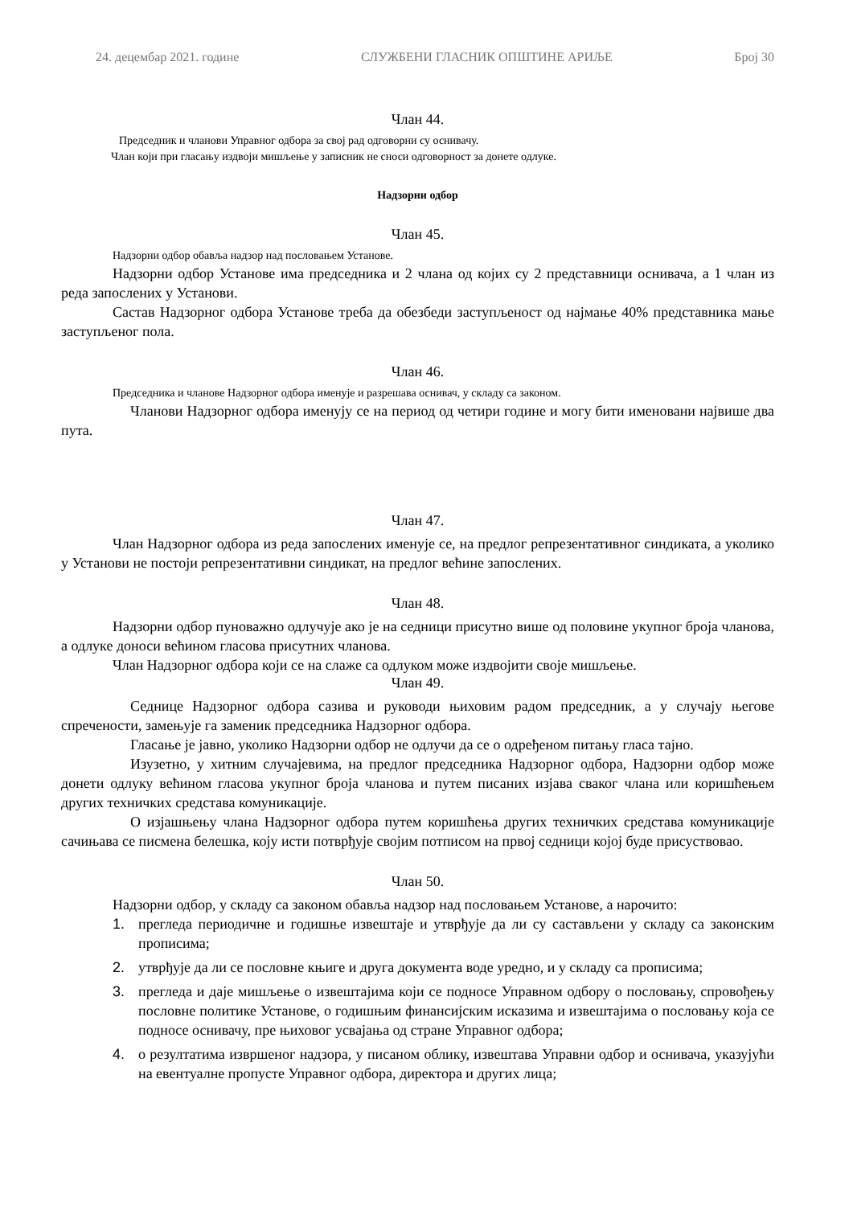24. децембар 2021. године СЛУЖБЕНИ ГЛАСНИК ОПШТИНЕ АРИЉЕ Број 30
Члан 44.
Председник и чланови Управног одбора за свој рад одговорни су оснивачу.
Члан који при гласању издвоји мишљење у записник не сноси одговорност за донете одлуке.
Надзорни одбор
Члан 45.
Надзорни одбор обавља надзор над пословањем Установе.
Надзорни одбор Установе има председника и 2 члана од којих су 2 представници оснивача, а 1 члан из реда запослених у Установи.
Састав Надзорног одбора Установе треба да обезбеди заступљеност од најмање 40% представника мање заступљеног пола.
Члан 46.
Председника и чланове Надзорног одбора именује и разрешава оснивач, у складу са законом.
Чланови Надзорног одбора именују се на период од четири године и могу бити именовани највише два пута.
Члан 47.
Члан Надзорног одбора из реда запослених именује се, на предлог репрезентативног синдиката, а уколико у Установи не постоји репрезентативни синдикат, на предлог већине запослених.
Члан 48.
Надзорни одбор пуноважно одлучује ако је на седници присутно више од половине укупног броја чланова, а одлуке доноси већином гласова присутних чланова.
Члан Надзорног одбора који се на слаже са одлуком може издвојити своје мишљење.
Члан 49.
Седнице Надзорног одбора сазива и руководи њиховим радом председник, а у случају његове спречености, замењује га заменик председника Надзорног одбора.
Гласање је јавно, уколико Надзорни одбор не одлучи да се о одређеном питању гласа тајно.
Изузетно, у хитним случајевима, на предлог председника Надзорног одбора, Надзорни одбор може донети одлуку већином гласова укупног броја чланова и путем писаних изјава сваког члана или коришћењем других техничких средстава комуникације.
О изјашњењу члана Надзорног одбора путем коришћења других техничких средстава комуникације сачињава се писмена белешка, коју исти потврђује својим потписом на првој седници којој буде присуствовао.
Члан 50.
Надзорни одбор, у складу са законом обавља надзор над пословањем Установе, а нарочито:
1. прегледа периодичне и годишње извештаје и утврђује да ли су састављени у складу са законским прописима;
2. утврђује да ли се пословне књиге и друга документа воде уредно, и у складу са прописима;
3. прегледа и даје мишљење о извештајима који се подносе Управном одбору о пословању, спровођењу пословне политике Установе, о годишњим финансијским исказима и извештајима о пословању која се подносе оснивачу, пре њиховог усвајања од стране Управног одбора;
4. о резултатима извршеног надзора, у писаном облику, извештава Управни одбор и оснивача, указујући на евентуалне пропусте Управног одбора, директора и других лица;